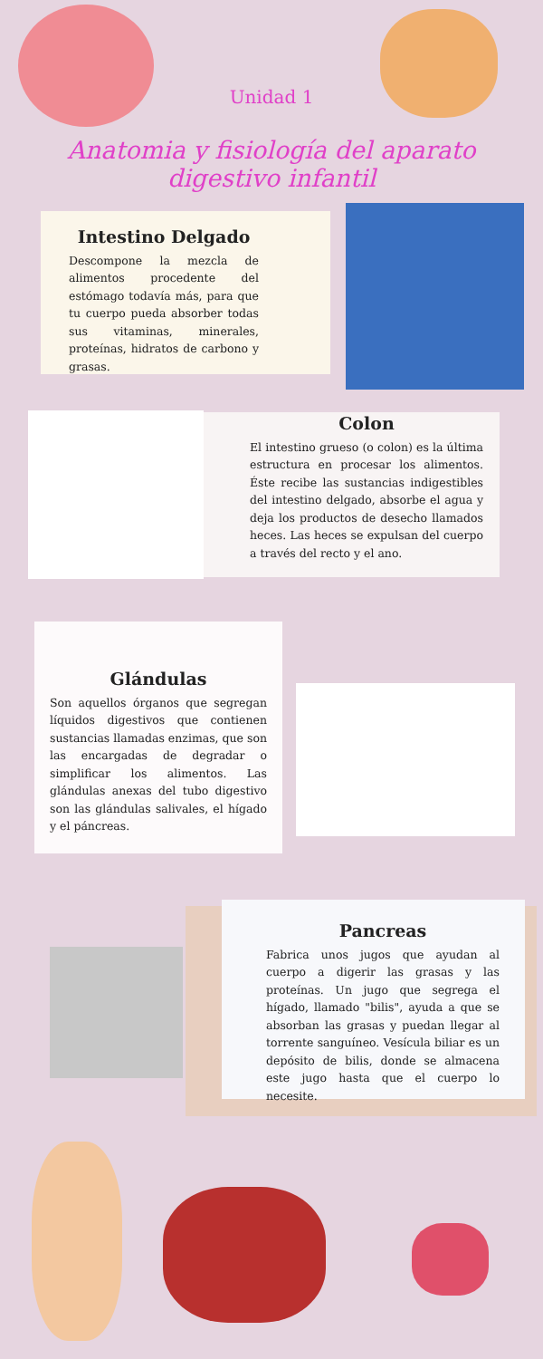Unidad 1
Anatomia y fisiología del aparato digestivo infantil
Intestino Delgado
Descompone la mezcla de alimentos procedente del estómago todavía más, para que tu cuerpo pueda absorber todas sus vitaminas, minerales, proteínas, hidratos de carbono y grasas.
Colon
El intestino grueso (o colon) es la última estructura en procesar los alimentos. Éste recibe las sustancias indigestibles del intestino delgado, absorbe el agua y deja los productos de desecho llamados heces. Las heces se expulsan del cuerpo a través del recto y el ano.
Glándulas
Son aquellos órganos que segregan líquidos digestivos que contienen sustancias llamadas enzimas, que son las encargadas de degradar o simplificar los alimentos. Las glándulas anexas del tubo digestivo son las glándulas salivales, el hígado y el páncreas.
Pancreas
Fabrica unos jugos que ayudan al cuerpo a digerir las grasas y las proteínas. Un jugo que segrega el hígado, llamado "bilis", ayuda a que se absorban las grasas y puedan llegar al torrente sanguíneo. Vesícula biliar es un depósito de bilis, donde se almacena este jugo hasta que el cuerpo lo necesite.